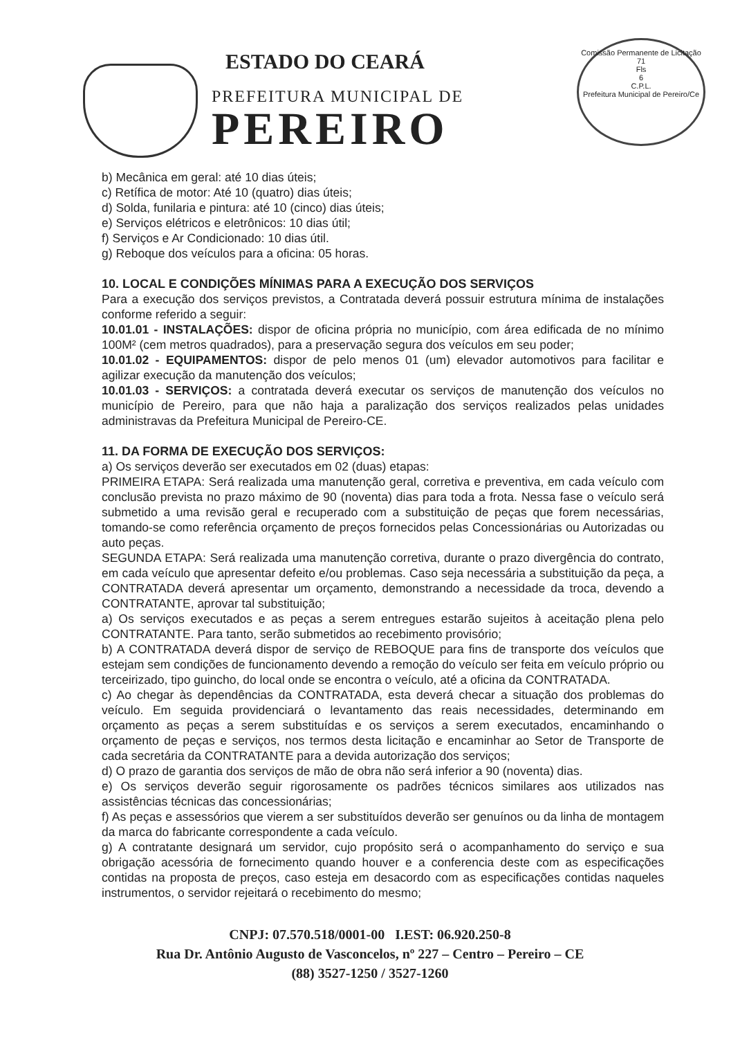ESTADO DO CEARÁ
PREFEITURA MUNICIPAL DE
PEREIRO
Comissão Permanente de Licitação
71
Fls
6
C.P.L.
Prefeitura Municipal de Pereiro/Ce
b) Mecânica em geral: até 10 dias úteis;
c) Retífica de motor: Até 10 (quatro) dias úteis;
d) Solda, funilaria e pintura: até 10 (cinco) dias úteis;
e) Serviços elétricos e eletrônicos: 10 dias útil;
f) Serviços e Ar Condicionado: 10 dias útil.
g) Reboque dos veículos para a oficina: 05 horas.
10. LOCAL E CONDIÇÕES MÍNIMAS PARA A EXECUÇÃO DOS SERVIÇOS
Para a execução dos serviços previstos, a Contratada deverá possuir estrutura mínima de instalações conforme referido a seguir:
10.01.01 - INSTALAÇÕES: dispor de oficina própria no município, com área edificada de no mínimo 100M² (cem metros quadrados), para a preservação segura dos veículos em seu poder;
10.01.02 - EQUIPAMENTOS: dispor de pelo menos 01 (um) elevador automotivos para facilitar e agilizar execução da manutenção dos veículos;
10.01.03 - SERVIÇOS: a contratada deverá executar os serviços de manutenção dos veículos no município de Pereiro, para que não haja a paralização dos serviços realizados pelas unidades administravas da Prefeitura Municipal de Pereiro-CE.
11. DA FORMA DE EXECUÇÃO DOS SERVIÇOS:
a) Os serviços deverão ser executados em 02 (duas) etapas:
PRIMEIRA ETAPA: Será realizada uma manutenção geral, corretiva e preventiva, em cada veículo com conclusão prevista no prazo máximo de 90 (noventa) dias para toda a frota. Nessa fase o veículo será submetido a uma revisão geral e recuperado com a substituição de peças que forem necessárias, tomando-se como referência orçamento de preços fornecidos pelas Concessionárias ou Autorizadas ou auto peças.
SEGUNDA ETAPA: Será realizada uma manutenção corretiva, durante o prazo divergência do contrato, em cada veículo que apresentar defeito e/ou problemas. Caso seja necessária a substituição da peça, a CONTRATADA deverá apresentar um orçamento, demonstrando a necessidade da troca, devendo a CONTRATANTE, aprovar tal substituição;
a) Os serviços executados e as peças a serem entregues estarão sujeitos à aceitação plena pelo CONTRATANTE. Para tanto, serão submetidos ao recebimento provisório;
b) A CONTRATADA deverá dispor de serviço de REBOQUE para fins de transporte dos veículos que estejam sem condições de funcionamento devendo a remoção do veículo ser feita em veículo próprio ou terceirizado, tipo guincho, do local onde se encontra o veículo, até a oficina da CONTRATADA.
c) Ao chegar às dependências da CONTRATADA, esta deverá checar a situação dos problemas do veículo. Em seguida providenciará o levantamento das reais necessidades, determinando em orçamento as peças a serem substituídas e os serviços a serem executados, encaminhando o orçamento de peças e serviços, nos termos desta licitação e encaminhar ao Setor de Transporte de cada secretária da CONTRATANTE para a devida autorização dos serviços;
d) O prazo de garantia dos serviços de mão de obra não será inferior a 90 (noventa) dias.
e) Os serviços deverão seguir rigorosamente os padrões técnicos similares aos utilizados nas assistências técnicas das concessionárias;
f) As peças e assessórios que vierem a ser substituídos deverão ser genuínos ou da linha de montagem da marca do fabricante correspondente a cada veículo.
g) A contratante designará um servidor, cujo propósito será o acompanhamento do serviço e sua obrigação acessória de fornecimento quando houver e a conferencia deste com as especificações contidas na proposta de preços, caso esteja em desacordo com as especificações contidas naqueles instrumentos, o servidor rejeitará o recebimento do mesmo;
CNPJ: 07.570.518/0001-00 I.EST: 06.920.250-8
Rua Dr. Antônio Augusto de Vasconcelos, nº 227 – Centro – Pereiro – CE
(88) 3527-1250 / 3527-1260